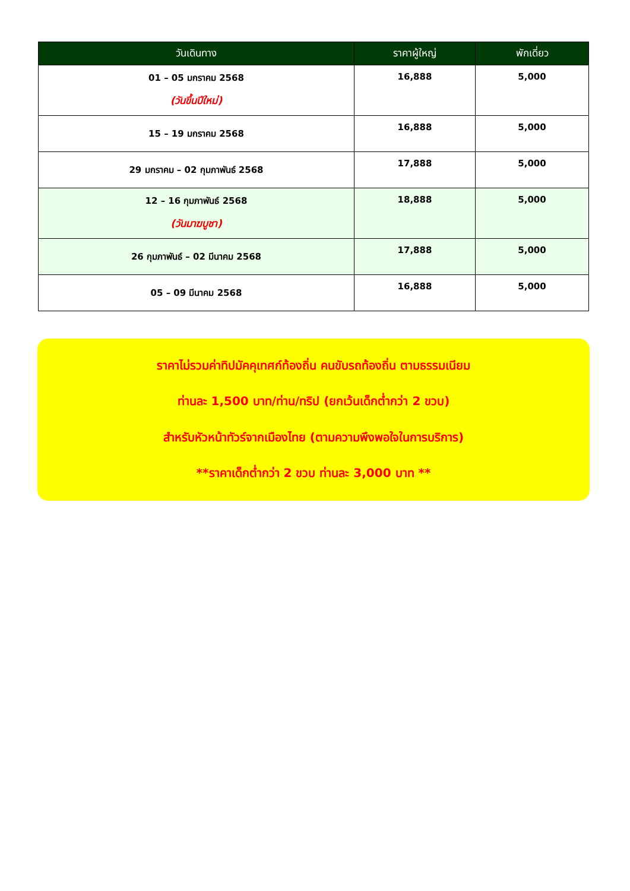| วันเดินทาง | ราคาผู้ใหญ่ | พักเดี่ยว |
| --- | --- | --- |
| 01 – 05 มกราคม 2568 (วันขึ้นปีใหม่) | 16,888 | 5,000 |
| 15 – 19 มกราคม 2568 | 16,888 | 5,000 |
| 29 มกราคม – 02 กุมภาพันธ์ 2568 | 17,888 | 5,000 |
| 12 – 16 กุมภาพันธ์ 2568 (วันมาฆบูชา) | 18,888 | 5,000 |
| 26 กุมภาพันธ์ – 02 มีนาคม 2568 | 17,888 | 5,000 |
| 05 – 09 มีนาคม 2568 | 16,888 | 5,000 |
ราคาไม่รวมค่าทิปมัคคุเทศก์ท้องถิ่น คนขับรถท้องถิ่น ตามธรรมเนียม
ท่านละ 1,500 บาท/ท่าน/ทริป (ยกเว้นเด็กต่ำกว่า 2 ขวบ)
สำหรับหัวหน้าทัวร์จากเมืองไทย (ตามความพึงพอใจในการบริการ)
**ราคาเด็กต่ำกว่า 2 ขวบ ท่านละ 3,000 บาท **